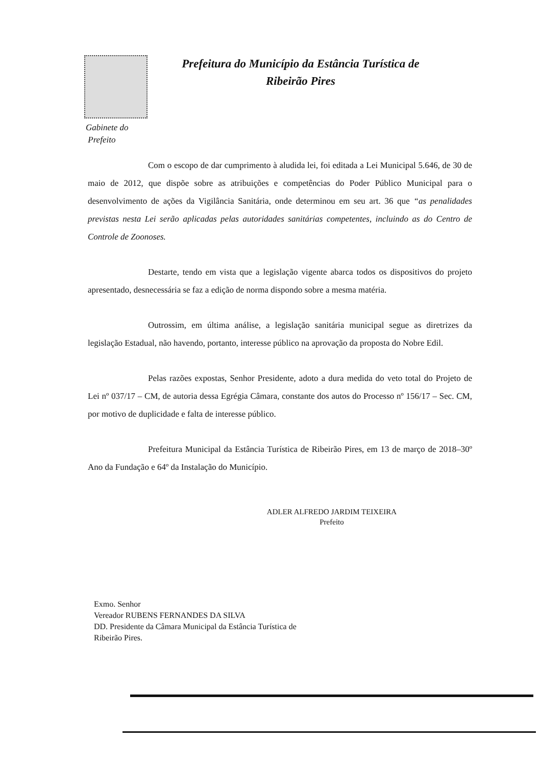Prefeitura do Município da Estância Turística de
Ribeirão Pires
Gabinete do
Prefeito
Com o escopo de dar cumprimento à aludida lei, foi editada a Lei Municipal 5.646, de 30 de maio de 2012, que dispõe sobre as atribuições e competências do Poder Público Municipal para o desenvolvimento de ações da Vigilância Sanitária, onde determinou em seu art. 36 que “as penalidades previstas nesta Lei serão aplicadas pelas autoridades sanitárias competentes, incluindo as do Centro de Controle de Zoonoses.
Destarte, tendo em vista que a legislação vigente abarca todos os dispositivos do projeto apresentado, desnecessária se faz a edição de norma dispondo sobre a mesma matéria.
Outrossim, em última análise, a legislação sanitária municipal segue as diretrizes da legislação Estadual, não havendo, portanto, interesse público na aprovação da proposta do Nobre Edil.
Pelas razões expostas, Senhor Presidente, adoto a dura medida do veto total do Projeto de Lei nº 037/17 – CM, de autoria dessa Egrégia Câmara, constante dos autos do Processo nº 156/17 – Sec. CM, por motivo de duplicidade e falta de interesse público.
Prefeitura Municipal da Estância Turística de Ribeirão Pires, em 13 de março de 2018–30º Ano da Fundação e 64º da Instalação do Município.
ADLER ALFREDO JARDIM TEIXEIRA
Prefeito
Exmo. Senhor
Vereador RUBENS FERNANDES DA SILVA
DD. Presidente da Câmara Municipal da Estância Turística de
Ribeirão Pires.